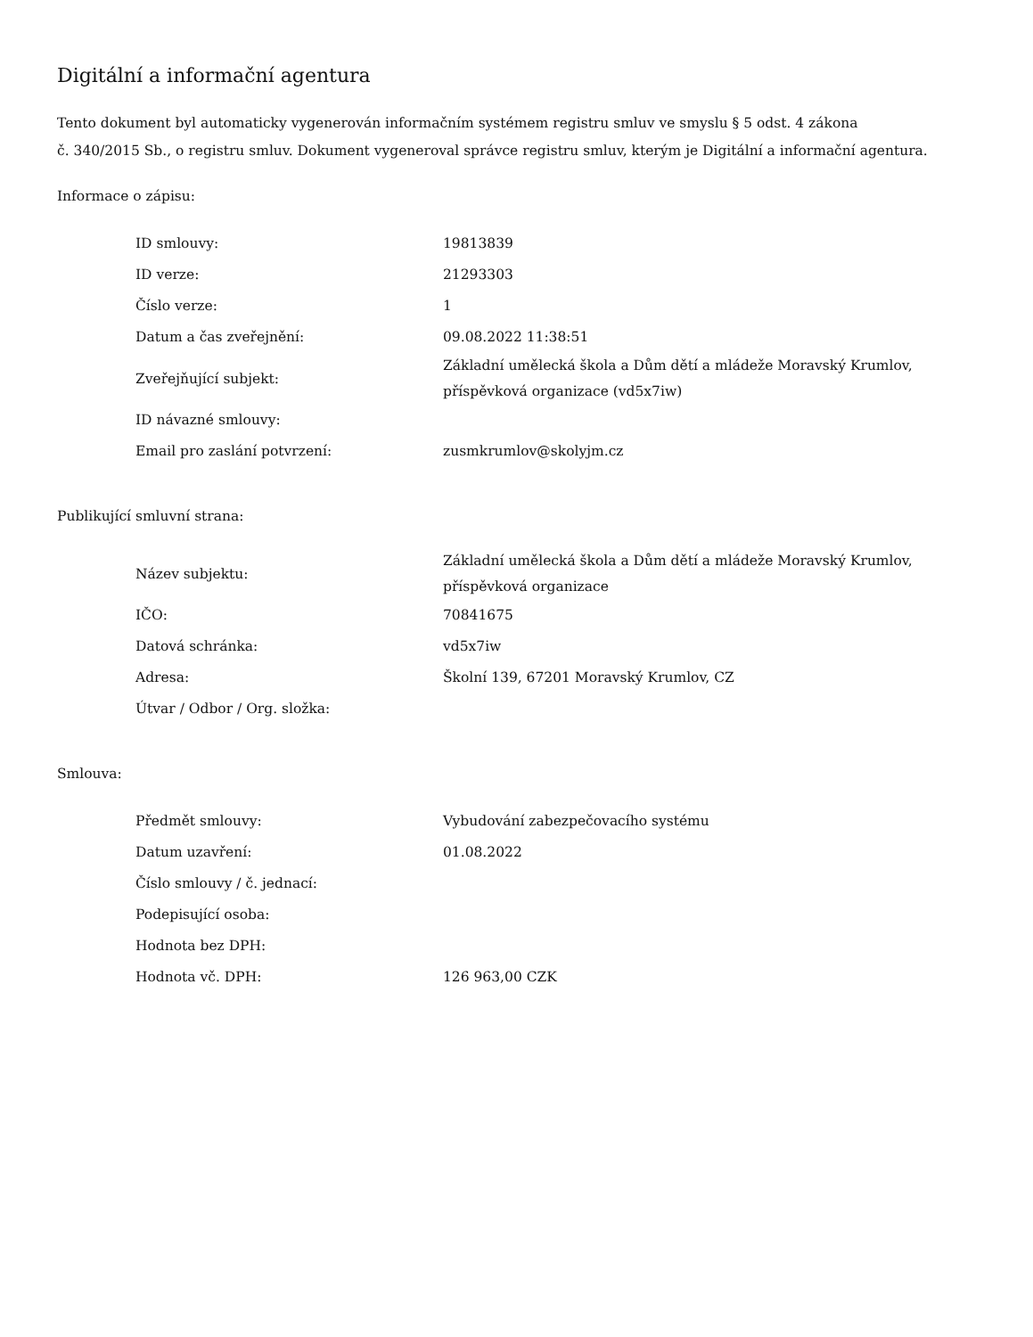Digitální a informační agentura
Tento dokument byl automaticky vygenerován informačním systémem registru smluv ve smyslu § 5 odst. 4 zákona
č. 340/2015 Sb., o registru smluv. Dokument vygeneroval správce registru smluv, kterým je Digitální a informační agentura.
Informace o zápisu:
| ID smlouvy: | 19813839 |
| ID verze: | 21293303 |
| Číslo verze: | 1 |
| Datum a čas zveřejnění: | 09.08.2022 11:38:51 |
| Zveřejňující subjekt: | Základní umělecká škola a Dům dětí a mládeže Moravský Krumlov, příspěvková organizace (vd5x7iw) |
| ID návazné smlouvy: | |
| Email pro zaslání potvrzení: | zusmkrumlov@skolyjm.cz |
Publikující smluvní strana:
| Název subjektu: | Základní umělecká škola a Dům dětí a mládeže Moravský Krumlov, příspěvková organizace |
| IČO: | 70841675 |
| Datová schránka: | vd5x7iw |
| Adresa: | Školní 139, 67201 Moravský Krumlov, CZ |
| Útvar / Odbor / Org. složka: | |
Smlouva:
| Předmět smlouvy: | Vybudování zabezpečovacího systému |
| Datum uzavření: | 01.08.2022 |
| Číslo smlouvy / č. jednací: | |
| Podepisující osoba: | |
| Hodnota bez DPH: | |
| Hodnota vč. DPH: | 126 963,00 CZK |